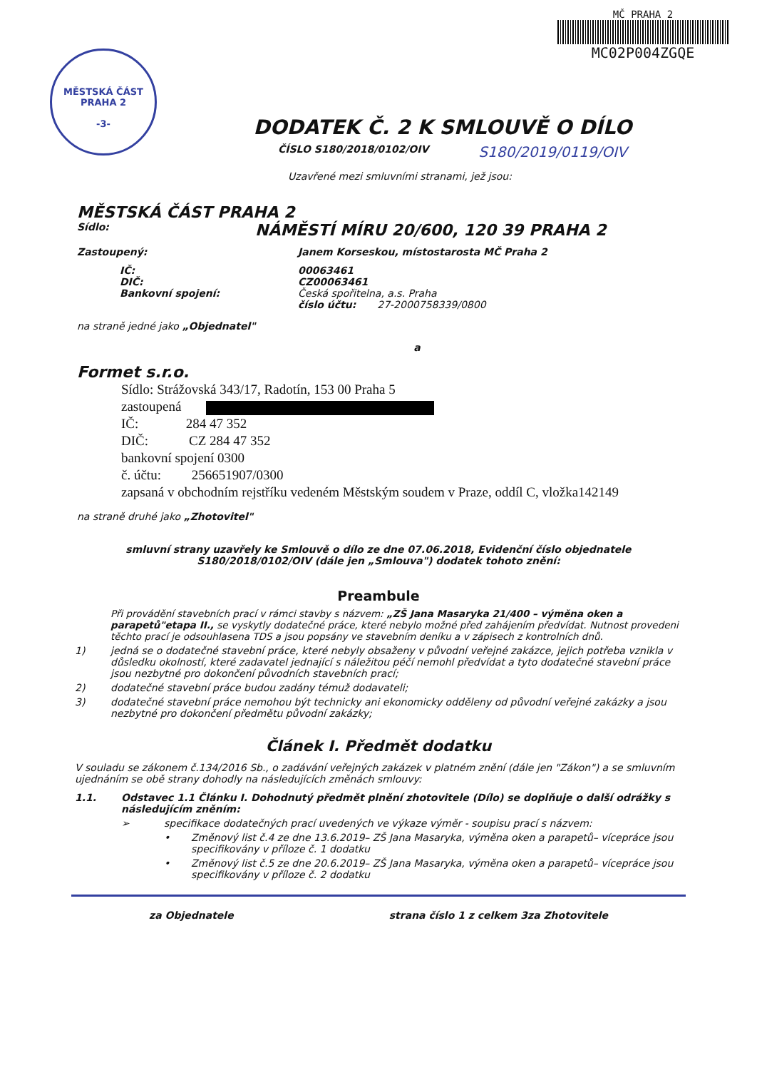MČ PRAHA 2
MC02P004ZGQE
MĚSTSKÁ ČÁST PRAHA 2
-3-
DODATEK Č. 2 K SMLOUVĚ O DÍLO
ČÍSLO S180/2018/0102/OIV S180/2019/0119/OIV
Uzavřené mezi smluvními stranami, jež jsou:
MĚSTSKÁ ČÁST PRAHA 2
Sídlo: NÁMĚSTÍ MÍRU 20/600, 120 39 PRAHA 2
Zastoupený: Janem Korseskou, místostarosta MČ Praha 2
IČ: 00063461
DIČ: CZ00063461
Bankovní spojení: Česká spořitelna, a.s. Praha
číslo účtu: 27-2000758339/0800
na straně jedné jako „Objednatel"
a
Formet s.r.o.
Sídlo: Strážovská 343/17, Radotín, 153 00 Praha 5
zastoupená
IČ: 284 47 352
DIČ: CZ 284 47 352
bankovní spojení 0300
č. účtu: 256651907/0300
zapsaná v obchodním rejstříku vedeném Městským soudem v Praze, oddíl C, vložka142149
na straně druhé jako „Zhotovitel"
smluvní strany uzavřely ke Smlouvě o dílo ze dne 07.06.2018, Evidenční číslo objednatele S180/2018/0102/OIV (dále jen „Smlouva") dodatek tohoto znění:
Preambule
Při provádění stavebních prací v rámci stavby s názvem: „ZŠ Jana Masaryka 21/400 – výměna oken a parapetů"etapa II., se vyskytly dodatečné práce, které nebylo možné před zahájením předvídat. Nutnost provedeni těchto prací je odsouhlasena TDS a jsou popsány ve stavebním deníku a v zápisech z kontrolních dnů.
1) jedná se o dodatečné stavební práce, které nebyly obsaženy v původní veřejné zakázce, jejich potřeba vznikla v důsledku okolností, které zadavatel jednající s náležitou péčí nemohl předvídat a tyto dodatečné stavební práce jsou nezbytné pro dokončení původních stavebních prací;
2) dodatečné stavební práce budou zadány témuž dodavateli;
3) dodatečné stavební práce nemohou být technicky ani ekonomicky odděleny od původní veřejné zakázky a jsou nezbytné pro dokončení předmětu původní zakázky;
Článek I. Předmět dodatku
V souladu se zákonem č.134/2016 Sb., o zadávání veřejných zakázek v platném znění (dále jen "Zákon") a se smluvním ujednáním se obě strany dohodly na následujících změnách smlouvy:
1.1. Odstavec 1.1 Článku I. Dohodnutý předmět plnění zhotovitele (Dílo) se doplňuje o další odrážky s následujícím zněním:
➢ specifikace dodatečných prací uvedených ve výkaze výměr - soupisu prací s názvem:
• Změnový list č.4 ze dne 13.6.2019– ZŠ Jana Masaryka, výměna oken a parapetů– vícepráce jsou specifikovány v příloze č. 1 dodatku
• Změnový list č.5 ze dne 20.6.2019– ZŠ Jana Masaryka, výměna oken a parapetů– vícepráce jsou specifikovány v příloze č. 2 dodatku
za Objednatele strana číslo 1 z celkem 3za Zhotovitele